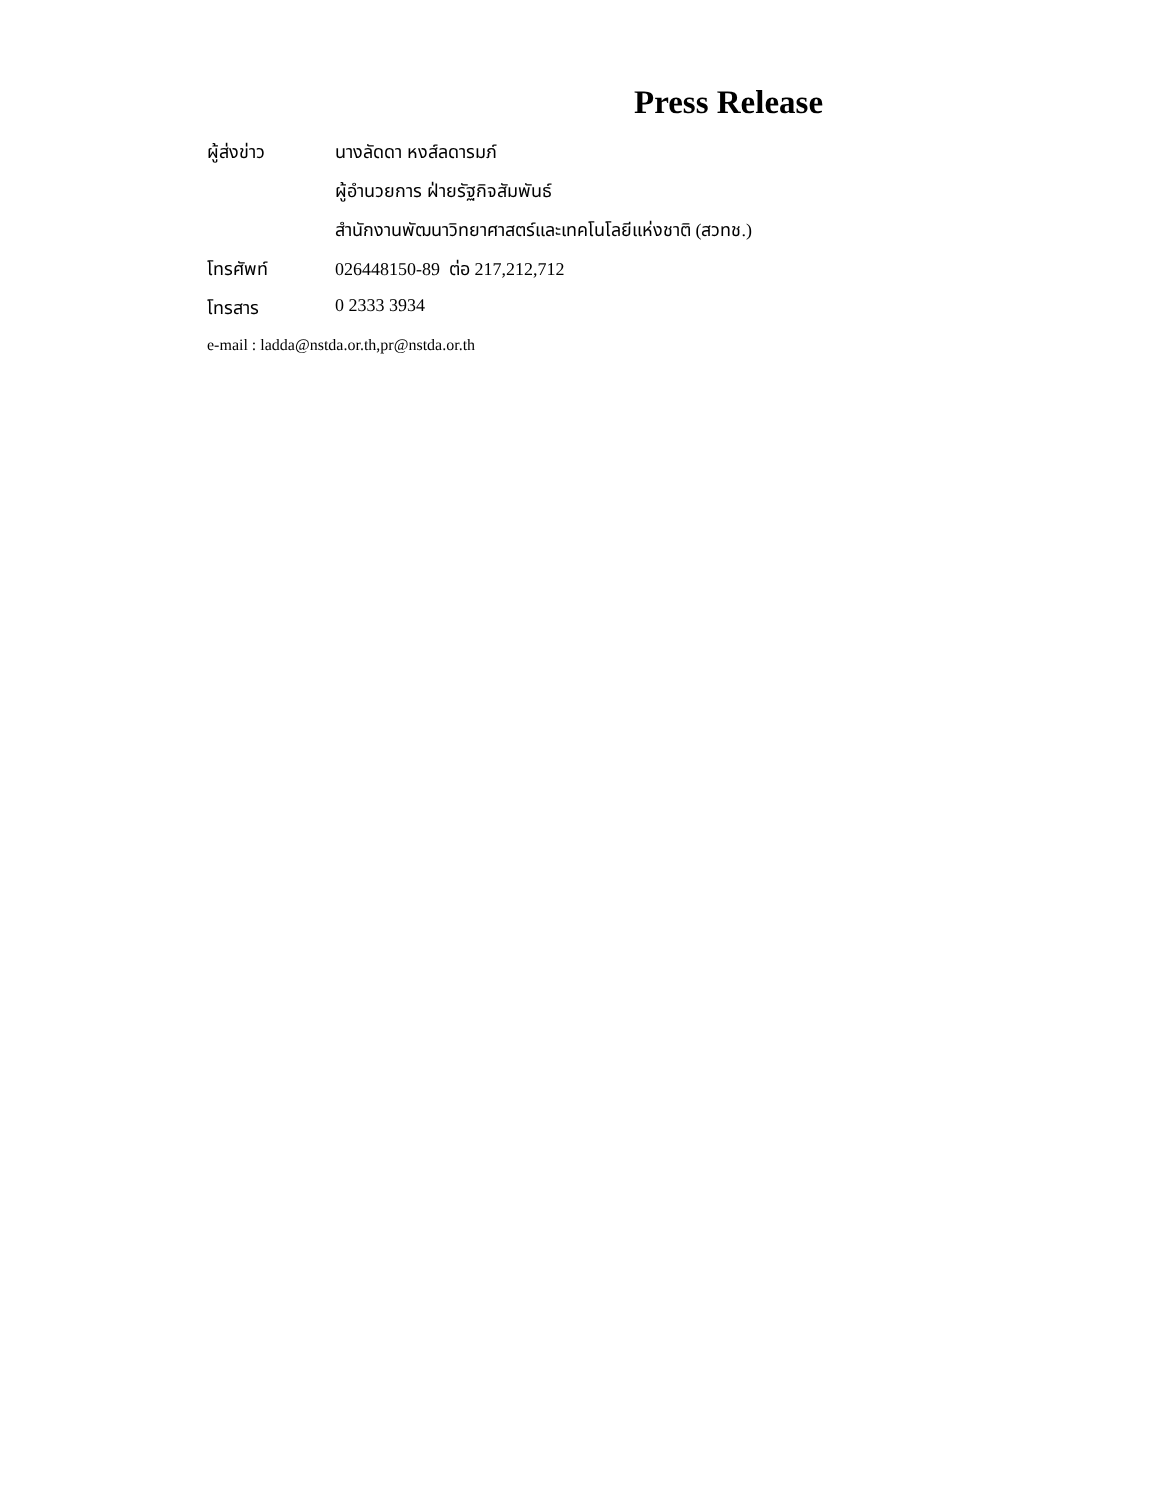Press Release
ผู้ส่งข่าว นางลัดดา หงส์ลดารมภ์
ผู้อำนวยการ ฝ่ายรัฐกิจสัมพันธ์
สำนักงานพัฒนาวิทยาศาสตร์และเทคโนโลยีแห่งชาติ (สวทช.)
โทรศัพท์ 026448150-89 ต่อ 217,212,712
โทรสาร 0 2333 3934
e-mail : ladda@nstda.or.th,pr@nstda.or.th